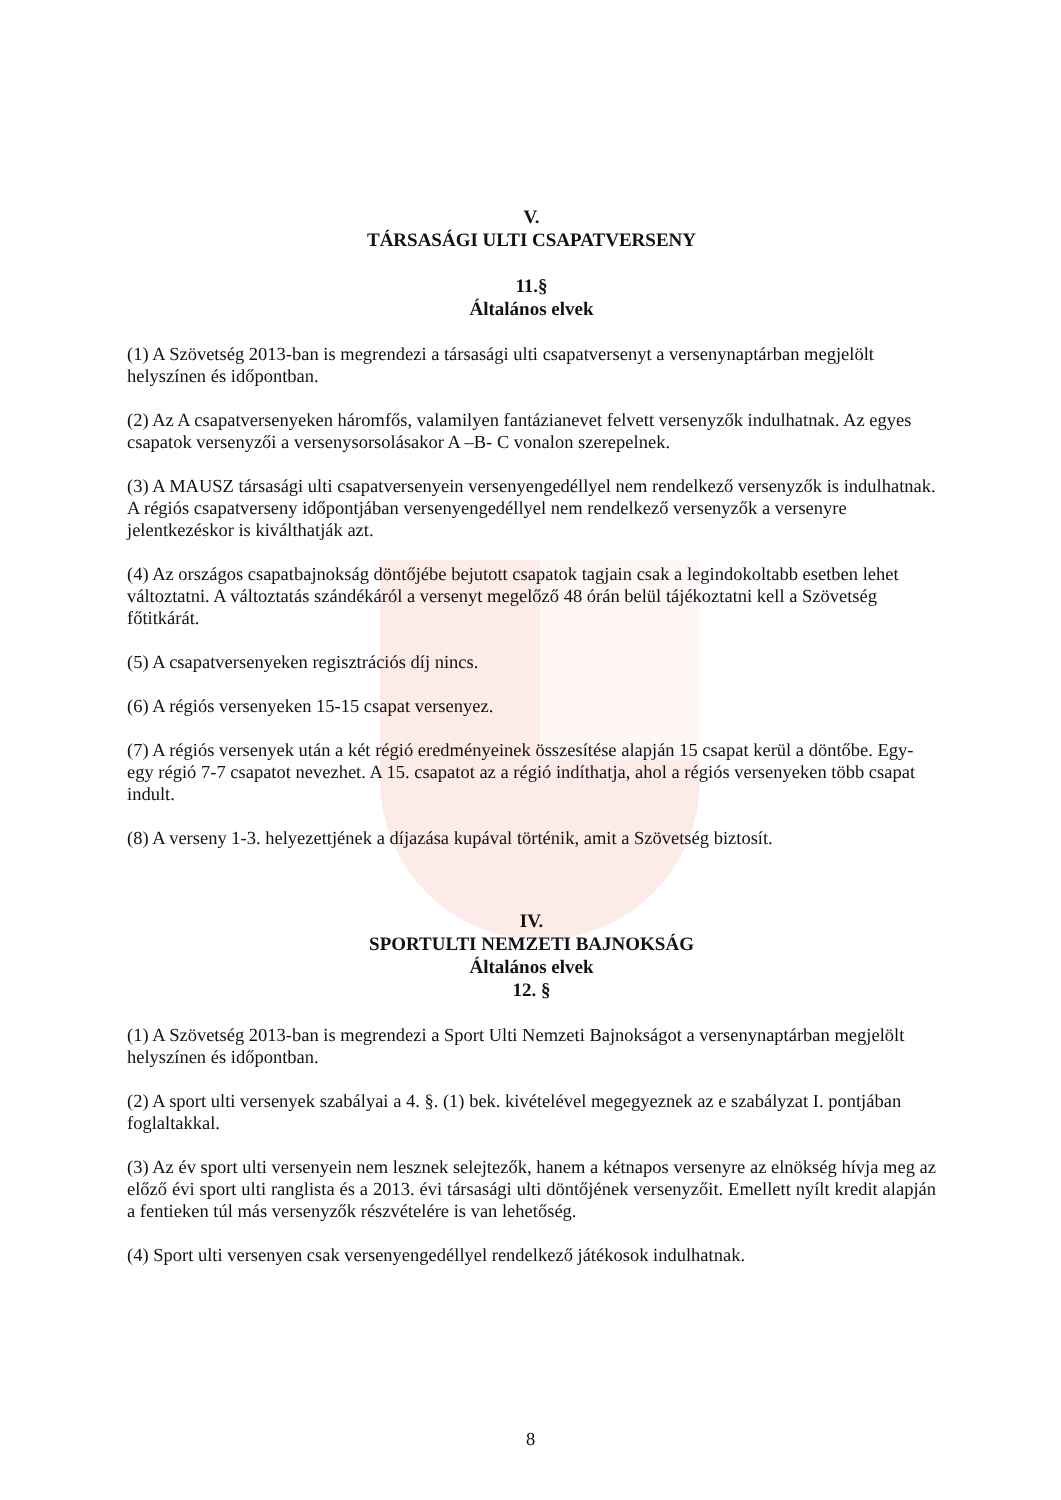V.
TÁRSASÁGI ULTI CSAPATVERSENY
11.§
Általános elvek
(1) A Szövetség 2013-ban is megrendezi a társasági ulti csapatversenyt a versenynaptárban megjelölt helyszínen és időpontban.
(2) Az A csapatversenyeken háromfős, valamilyen fantázianevet felvett versenyzők indulhatnak. Az egyes csapatok versenyzői a versenysorsolásakor A –B- C vonalon szerepelnek.
(3) A MAUSZ társasági ulti csapatversenyein versenyengedéllyel nem rendelkező versenyzők is indulhatnak. A régiós csapatverseny időpontjában versenyengedéllyel nem rendelkező versenyzők a versenyre jelentkezéskor is kiválthatják azt.
(4) Az országos csapatbajnokság döntőjébe bejutott csapatok tagjain csak a legindokoltabb esetben lehet változtatni. A változtatás szándékáról a versenyt megelőző 48 órán belül tájékoztatni kell a Szövetség főtitkárát.
(5) A csapatversenyeken regisztrációs díj nincs.
(6) A régiós versenyeken 15-15 csapat versenyez.
(7) A régiós versenyek után a két régió eredményeinek összesítése alapján 15 csapat kerül a döntőbe. Egy-egy régió 7-7 csapatot nevezhet. A 15. csapatot az a régió indíthatja, ahol a régiós versenyeken több csapat indult.
(8) A verseny 1-3. helyezettjének a díjazása kupával történik, amit a Szövetség biztosít.
IV.
SPORTULTI NEMZETI BAJNOKSÁG
Általános elvek
12. §
(1) A Szövetség 2013-ban is megrendezi a Sport Ulti Nemzeti Bajnokságot a versenynaptárban megjelölt helyszínen és időpontban.
(2) A sport ulti versenyek szabályai a 4. §. (1) bek. kivételével megegyeznek az e szabályzat I. pontjában foglaltakkal.
(3) Az év sport ulti versenyein nem lesznek selejtezők, hanem a kétnapos versenyre az elnökség hívja meg az előző évi sport ulti ranglista és a 2013. évi társasági ulti döntőjének versenyzőit. Emellett nyílt kredit alapján a fentieken túl más versenyzők részvételére is van lehetőség.
(4) Sport ulti versenyen csak versenyengedéllyel rendelkező játékosok indulhatnak.
8